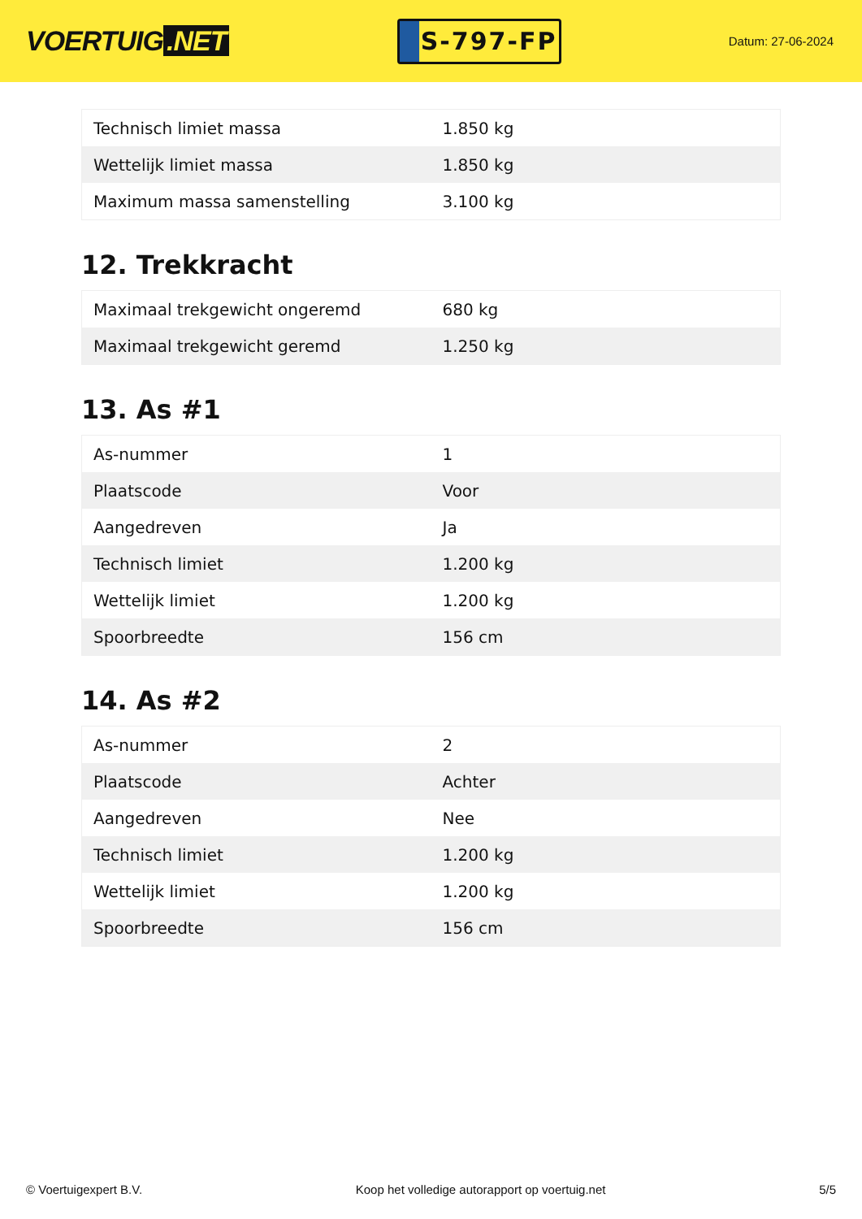VOERTUIG.NET
S-797-FP
Datum: 27-06-2024
| Technisch limiet massa | 1.850 kg |
| Wettelijk limiet massa | 1.850 kg |
| Maximum massa samenstelling | 3.100 kg |
12. Trekkracht
| Maximaal trekgewicht ongeremd | 680 kg |
| Maximaal trekgewicht geremd | 1.250 kg |
13. As #1
| As-nummer | 1 |
| Plaatscode | Voor |
| Aangedreven | Ja |
| Technisch limiet | 1.200 kg |
| Wettelijk limiet | 1.200 kg |
| Spoorbreedte | 156 cm |
14. As #2
| As-nummer | 2 |
| Plaatscode | Achter |
| Aangedreven | Nee |
| Technisch limiet | 1.200 kg |
| Wettelijk limiet | 1.200 kg |
| Spoorbreedte | 156 cm |
© Voertuigexpert B.V. Koop het volledige autorapport op voertuig.net 5/5